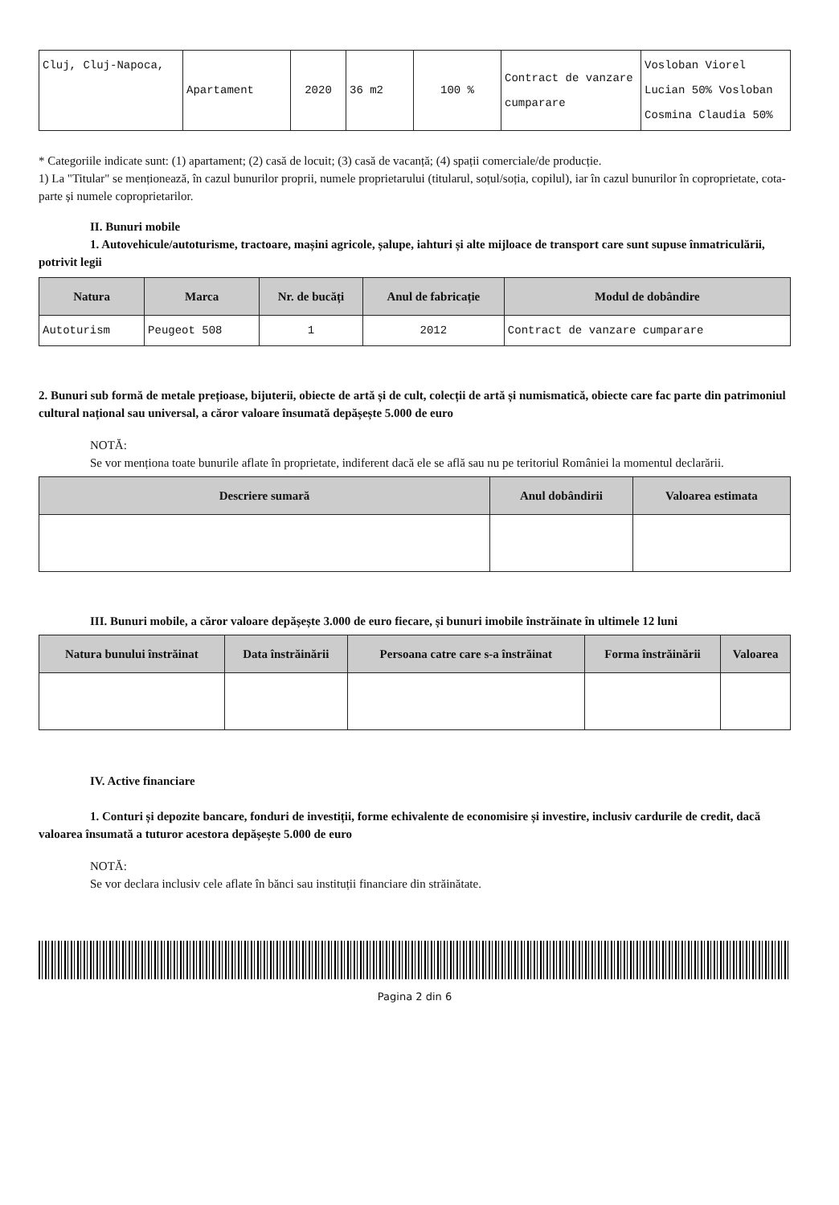| Cluj, Cluj-Napoca, | Apartament | 2020 | 36 m2 | 100 % | Contract de vanzare cumparare | Vosloban Viorel Lucian 50% Vosloban Cosmina Claudia 50% |
* Categoriile indicate sunt: (1) apartament; (2) casă de locuit; (3) casă de vacanță; (4) spații comerciale/de producție.
1) La "Titular" se menționează, în cazul bunurilor proprii, numele proprietarului (titularul, soțul/soția, copilul), iar în cazul bunurilor în coproprietate, cota-parte și numele coproprietarilor.
II. Bunuri mobile
1. Autovehicule/autoturisme, tractoare, mașini agricole, șalupe, iahturi și alte mijloace de transport care sunt supuse înmatriculării, potrivit legii
| Natura | Marca | Nr. de bucăți | Anul de fabricație | Modul de dobândire |
| --- | --- | --- | --- | --- |
| Autoturism | Peugeot 508 | 1 | 2012 | Contract de vanzare cumparare |
2. Bunuri sub formă de metale prețioase, bijuterii, obiecte de artă și de cult, colecții de artă și numismatică, obiecte care fac parte din patrimoniul cultural național sau universal, a căror valoare însumată depășește 5.000 de euro
NOTĂ:
Se vor menționa toate bunurile aflate în proprietate, indiferent dacă ele se află sau nu pe teritoriul României la momentul declarării.
| Descriere sumară | Anul dobândirii | Valoarea estimata |
| --- | --- | --- |
III. Bunuri mobile, a căror valoare depășește 3.000 de euro fiecare, și bunuri imobile înstrăinate în ultimele 12 luni
| Natura bunului înstrăinat | Data înstrăinării | Persoana catre care s-a înstrăinat | Forma înstrăinării | Valoarea |
| --- | --- | --- | --- | --- |
IV. Active financiare
1. Conturi și depozite bancare, fonduri de investiții, forme echivalente de economisire și investire, inclusiv cardurile de credit, dacă valoarea însumată a tuturor acestora depășește 5.000 de euro
NOTĂ:
Se vor declara inclusiv cele aflate în bănci sau instituții financiare din străinătate.
Pagina 2 din 6